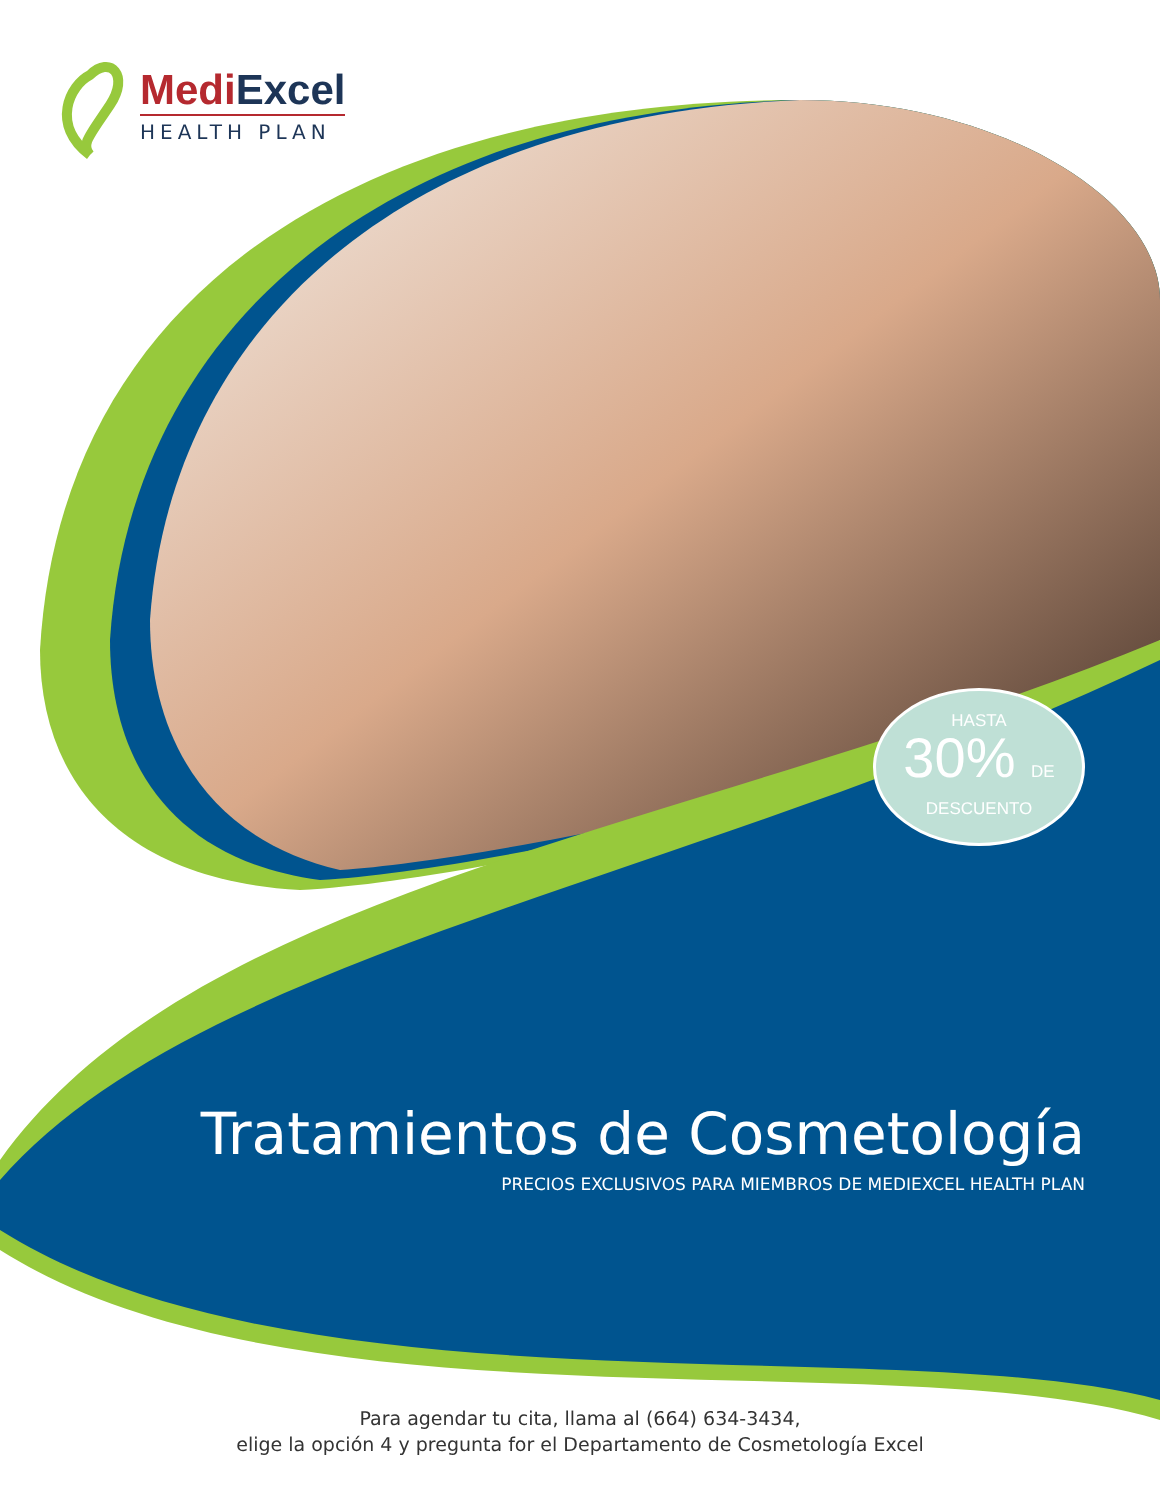MediExcel
HEALTH PLAN
HASTA
30% DE
DESCUENTO
Tratamientos de Cosmetología
PRECIOS EXCLUSIVOS PARA MIEMBROS DE MEDIEXCEL HEALTH PLAN
Para agendar tu cita, llama al (664) 634-3434,
elige la opción 4 y pregunta for el Departamento de Cosmetología Excel